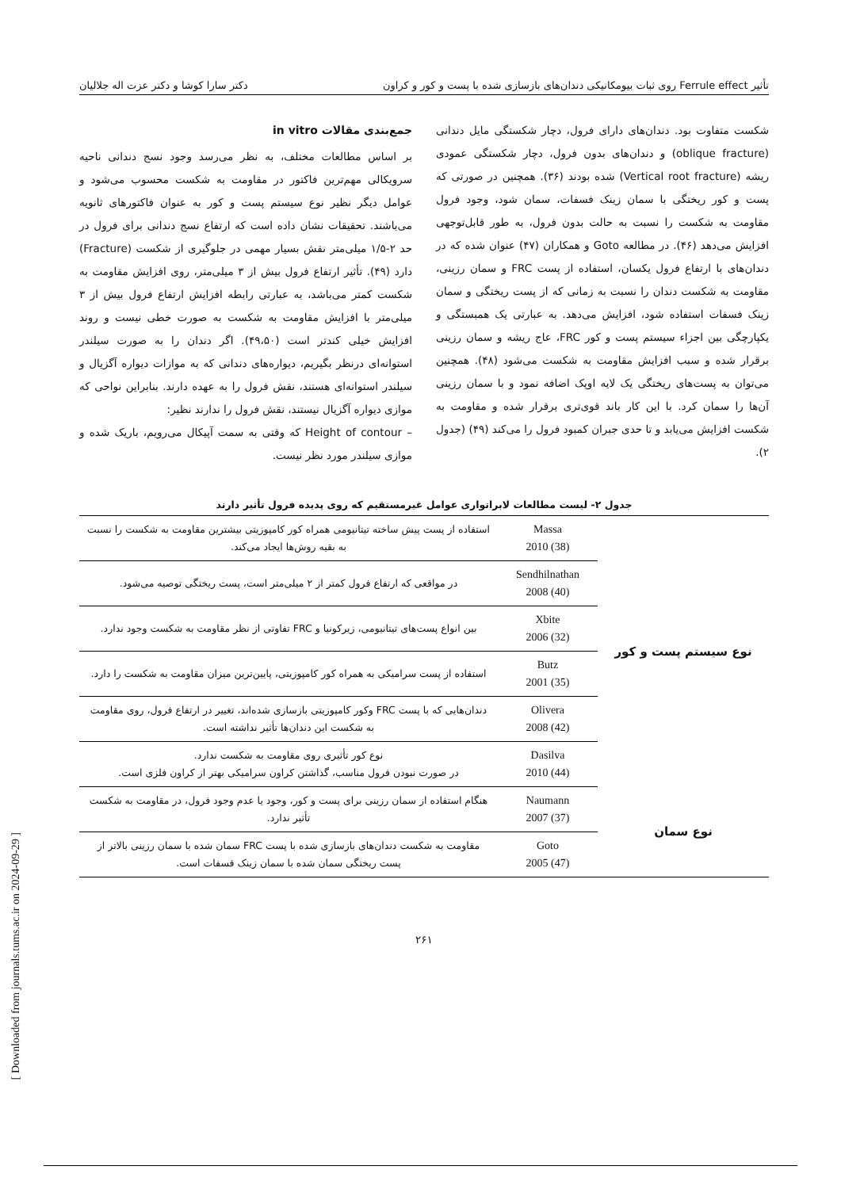تأثیر Ferrule effect روی ثبات بیومکانیکی دندان‌های بازسازی شده با پست و کور و کراون دکتر سارا کوشا و دکتر عزت اله جلالیان
شکست متفاوت بود. دندان‌های دارای فرول، دچار شکستگی مایل دندانی (oblique fracture) و دندان‌های بدون فرول، دچار شکستگی عمودی ریشه (Vertical root fracture) شده بودند (۳۶). همچنین در صورتی که پست و کور ریختگی با سمان زینک فسفات، سمان شود، وجود فرول مقاومت به شکست را نسبت به حالت بدون فرول، به طور قابل‌توجهی افزایش می‌دهد (۴۶). در مطالعه Goto و همکاران (۴۷) عنوان شده که در دندان‌های با ارتفاع فرول یکسان، استفاده از پست FRC و سمان رزینی، مقاومت به شکست دندان را نسبت به زمانی که از پست ریختگی و سمان زینک فسفات استفاده شود، افزایش می‌دهد. به عبارتی یک همبستگی و یکپارچگی بین اجزاء سیستم پست و کور FRC، عاج ریشه و سمان رزینی برقرار شده و سبب افزایش مقاومت به شکست می‌شود (۴۸). همچنین می‌توان به پست‌های ریختگی یک لایه اوپک اضافه نمود و با سمان رزینی آن‌ها را سمان کرد. با این کار باند قوی‌تری برقرار شده و مقاومت به شکست افزایش می‌یابد و تا حدی جبران کمبود فرول را می‌کند (۴۹) (جدول ۲).
جمع‌بندی مقالات in vitro
بر اساس مطالعات مختلف، به نظر می‌رسد وجود نسج دندانی ناحیه سرویکالی مهم‌ترین فاکتور در مقاومت به شکست محسوب می‌شود و عوامل دیگر نظیر نوع سیستم پست و کور به عنوان فاکتورهای ثانویه می‌باشند. تحقیقات نشان داده است که ارتفاع نسج دندانی برای فرول در حد ۲-۱/۵ میلی‌متر نقش بسیار مهمی در جلوگیری از شکست (Fracture) دارد (۴۹). تأثیر ارتفاع فرول بیش از ۳ میلی‌متر، روی افزایش مقاومت به شکست کمتر می‌باشد، به عبارتی رابطه افزایش ارتفاع فرول بیش از ۳ میلی‌متر با افزایش مقاومت به شکست به صورت خطی نیست و روند افزایش خیلی کندتر است (۴۹،۵۰). اگر دندان را به صورت سیلندر استوانه‌ای درنظر بگیریم، دیواره‌های دندانی که به موازات دیواره آگزیال و سیلندر استوانه‌ای هستند، نقش فرول را به عهده دارند. بنابراین نواحی که موازی دیواره آگزیال نیستند، نقش فرول را ندارند نظیر:
– Height of contour که وقتی به سمت آپیکال می‌رویم، باریک شده و موازی سیلندر مورد نظر نیست.
جدول ۲- لیست مطالعات لابراتواری عوامل غیرمستقیم که روی پدیده فرول تأثیر دارند
| نوع سیستم پست و کور | Massa 2010 (38) | استفاده از پست پیش ساخته تیتانیومی همراه کور کامپوزیتی بیشترین مقاومت به شکست را نسبت به بقیه روش‌ها ایجاد می‌کند. |
| | Sendhilnathan 2008 (40) | در مواقعی که ارتفاع فرول کمتر از ۲ میلی‌متر است، پست ریختگی توصیه می‌شود. |
| | Xbite 2006 (32) | بین انواع پست‌های تیتانیومی، زیرکونیا و FRC تفاوتی از نظر مقاومت به شکست وجود ندارد. |
| | Butz 2001 (35) | استفاده از پست سرامیکی به همراه کور کامپوزیتی، پایین‌ترین میزان مقاومت به شکست را دارد. |
| | Olivera 2008 (42) | دندان‌هایی که با پست FRC وکور کامپوزیتی بازسازی شده‌اند، تغییر در ارتفاع فرول، روی مقاومت به شکست این دندان‌ها تأثیر نداشته است. |
| | Dasilva 2010 (44) | نوع کور تأثیری روی مقاومت به شکست ندارد. در صورت نبودن فرول مناسب، گذاشتن کراون سرامیکی بهتر از کراون فلزی است. |
| نوع سمان | Naumann 2007 (37) | هنگام استفاده از سمان رزینی برای پست و کور، وجود یا عدم وجود فرول، در مقاومت به شکست تأثیر ندارد. |
| | Goto 2005 (47) | مقاومت به شکست دندان‌های بازسازی شده با پست FRC سمان شده با سمان رزینی بالاتر از پست ریختگی سمان شده با سمان زینک فسفات است. |
۲۶۱
[ Downloaded from journals.tums.ac.ir on 2024-09-29 ]